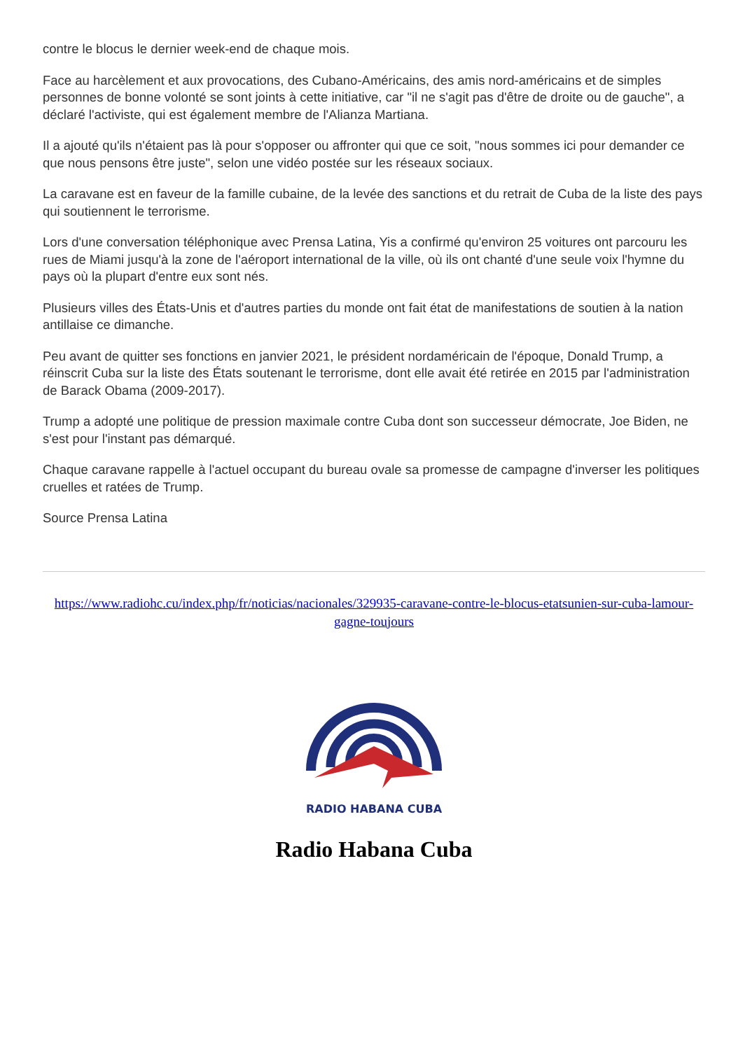contre le blocus le dernier week-end de chaque mois.
Face au harcèlement et aux provocations, des Cubano-Américains, des amis nord-américains et de simples personnes de bonne volonté se sont joints à cette initiative, car "il ne s'agit pas d'être de droite ou de gauche", a déclaré l'activiste, qui est également membre de l'Alianza Martiana.
Il a ajouté qu'ils n'étaient pas là pour s'opposer ou affronter qui que ce soit, "nous sommes ici pour demander ce que nous pensons être juste", selon une vidéo postée sur les réseaux sociaux.
La caravane est en faveur de la famille cubaine, de la levée des sanctions et du retrait de Cuba de la liste des pays qui soutiennent le terrorisme.
Lors d'une conversation téléphonique avec Prensa Latina, Yis a confirmé qu'environ 25 voitures ont parcouru les rues de Miami jusqu'à la zone de l'aéroport international de la ville, où ils ont chanté d'une seule voix l'hymne du pays où la plupart d'entre eux sont nés.
Plusieurs villes des États-Unis et d'autres parties du monde ont fait état de manifestations de soutien à la nation antillaise ce dimanche.
Peu avant de quitter ses fonctions en janvier 2021, le président nordaméricain de l'époque, Donald Trump, a réinscrit Cuba sur la liste des États soutenant le terrorisme, dont elle avait été retirée en 2015 par l'administration de Barack Obama (2009-2017).
Trump a adopté une politique de pression maximale contre Cuba dont son successeur démocrate, Joe Biden, ne s'est pour l'instant pas démarqué.
Chaque caravane rappelle à l'actuel occupant du bureau ovale sa promesse de campagne d'inverser les politiques cruelles et ratées de Trump.
Source Prensa Latina
https://www.radiohc.cu/index.php/fr/noticias/nacionales/329935-caravane-contre-le-blocus-etatsunien-sur-cuba-lamour-gagne-toujours
RADIO HABANA CUBA
Radio Habana Cuba